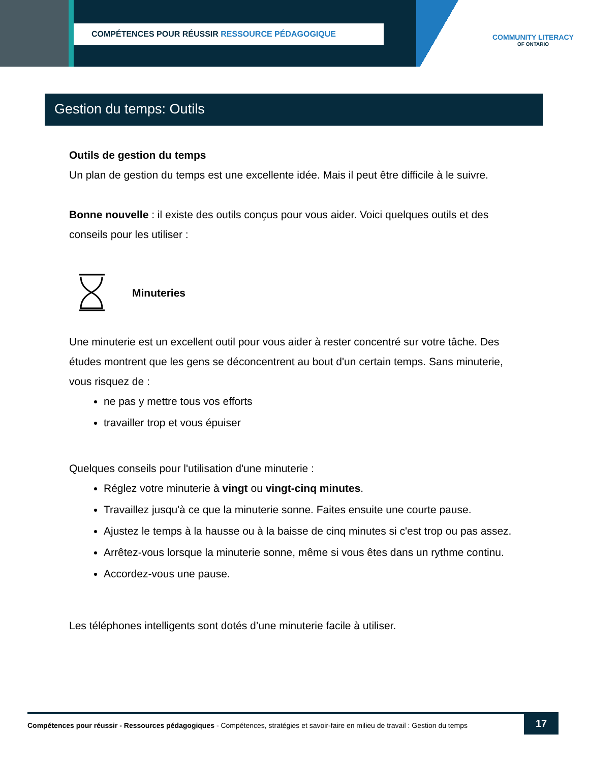COMPÉTENCES POUR RÉUSSIR RESSOURCE PÉDAGOGIQUE
COMMUNITY LITERACY
OF ONTARIO
Gestion du temps: Outils
Outils de gestion du temps
Un plan de gestion du temps est une excellente idée. Mais il peut être difficile à le suivre.
Bonne nouvelle : il existe des outils conçus pour vous aider. Voici quelques outils et des conseils pour les utiliser :
Minuteries
Une minuterie est un excellent outil pour vous aider à rester concentré sur votre tâche. Des études montrent que les gens se déconcentrent au bout d'un certain temps. Sans minuterie, vous risquez de :
ne pas y mettre tous vos efforts
travailler trop et vous épuiser
Quelques conseils pour l'utilisation d'une minuterie :
Réglez votre minuterie à vingt ou vingt-cinq minutes.
Travaillez jusqu'à ce que la minuterie sonne. Faites ensuite une courte pause.
Ajustez le temps à la hausse ou à la baisse de cinq minutes si c'est trop ou pas assez.
Arrêtez-vous lorsque la minuterie sonne, même si vous êtes dans un rythme continu.
Accordez-vous une pause.
Les téléphones intelligents sont dotés d’une minuterie facile à utiliser.
Compétences pour réussir - Ressources pédagogiques - Compétences, stratégies et savoir-faire en milieu de travail : Gestion du temps
17